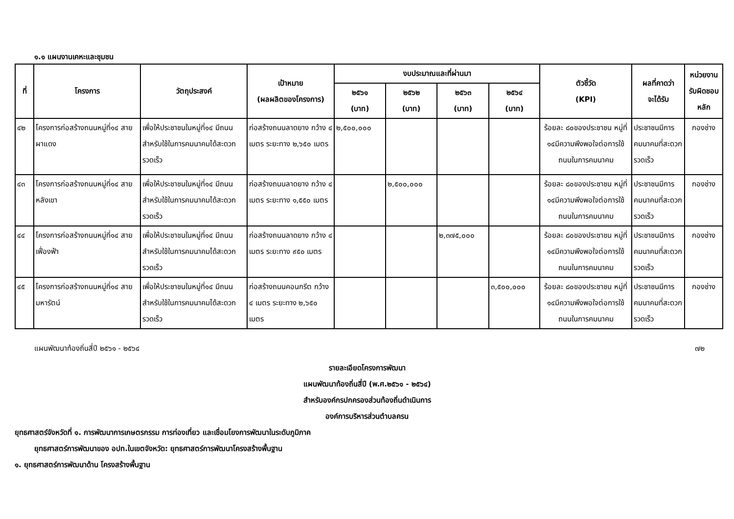๑.๑ แผนงานเคหะและชุมชน
| ที่ | โครงการ | วัตถุประสงค์ | เป้าหมาย (ผลผลิตของโครงการ) | งบประมาณและที่ผ่านมา | | | | ตัวชี้วัด (KPI) | ผลที่คาดว่า จะได้รับ | หน่วยงาน รับผิดชอบ หลัก |
| --- | --- | --- | --- | --- | --- | --- | --- | --- | --- | --- |
| | | | | ๒๕๖๑ (บาท) | ๒๕๖๒ (บาท) | ๒๕๖๓ (บาท) | ๒๕๖๔ (บาท) | | | |
| ๔๒ | โครงการก่อสร้างถนนหมู่ที่๑๔ สายผาแดง | เพื่อให้ประชาชนในหมู่ที่๑๔ มีถนนสำหรับใช้ในการคมนาคมได้สะดวกรวดเร็ว | ก่อสร้างถนนลาดยาง กว้าง ๔ เมตร ระยะทาง ๒,๖๕๐ เมตร | ๒,๕๐๐,๐๐๐ | | | | ร้อยละ ๘๐ของประชาชน หมู่ที่ ๑๔มีความพึงพอใจต่อการใช้ถนนในการคมนาคม | ประชาชนมีการคมนาคมที่สะดวกรวดเร็ว | กองช่าง |
| ๔๓ | โครงการก่อสร้างถนนหมู่ที่๑๔ สายหลังเขา | เพื่อให้ประชาชนในหมู่ที่๑๔ มีถนนสำหรับใช้ในการคมนาคมได้สะดวกรวดเร็ว | ก่อสร้างถนนลาดยาง กว้าง ๔ เมตร ระยะทาง ๑,๕๕๐ เมตร | | ๒,๕๐๐,๐๐๐ | | | ร้อยละ ๘๐ของประชาชน หมู่ที่ ๑๔มีความพึงพอใจต่อการใช้ถนนในการคมนาคม | ประชาชนมีการคมนาคมที่สะดวกรวดเร็ว | กองช่าง |
| ๔๔ | โครงการก่อสร้างถนนหมู่ที่๑๔ สายเฟื่องฟ้า | เพื่อให้ประชาชนในหมู่ที่๑๔ มีถนนสำหรับใช้ในการคมนาคมได้สะดวกรวดเร็ว | ก่อสร้างถนนลาดยาง กว้าง ๔ เมตร ระยะทาง ๙๕๐ เมตร | | | ๒,๓๗๕,๐๐๐ | | ร้อยละ ๘๐ของประชาชน หมู่ที่ ๑๔มีความพึงพอใจต่อการใช้ถนนในการคมนาคม | ประชาชนมีการคมนาคมที่สะดวกรวดเร็ว | กองช่าง |
| ๔๕ | โครงการก่อสร้างถนนหมู่ที่๑๔ สายมหารัตน์ | เพื่อให้ประชาชนในหมู่ที่๑๔ มีถนนสำหรับใช้ในการคมนาคมได้สะดวกรวดเร็ว | ก่อสร้างถนนคอนกรีต กว้าง ๔ เมตร ระยะทาง ๒,๖๕๐ เมตร | | | | ๓,๕๐๐,๐๐๐ | ร้อยละ ๘๐ของประชาชน หมู่ที่ ๑๔มีความพึงพอใจต่อการใช้ถนนในการคมนาคม | ประชาชนมีการคมนาคมที่สะดวกรวดเร็ว | กองช่าง |
แผนพัฒนาท้องถิ่นสี่ปี ๒๕๖๑ - ๒๕๖๔ ๗๒
รายละเอียดโครงการพัฒนา
แผนพัฒนาท้องถิ่นสี่ปี (พ.ศ.๒๕๖๑ - ๒๕๖๔)
สำหรับองค์กรปกครองส่วนท้องถิ่นดำเนินการ
องค์การบริหารส่วนตำบลครน
ยุทธศาสตร์จังหวัดที่ ๑. การพัฒนาการเกษตรกรรม การท่องเที่ยว และเชื่อมโยงการพัฒนาในระดับภูมิภาค
ยุทธศาสตร์การพัฒนาของ อปท.ในเขตจังหวัด: ยุทธศาสตร์การพัฒนาโครงสร้างพื้นฐาน
๑. ยุทธศาสตร์การพัฒนาด้าน โครงสร้างพื้นฐาน